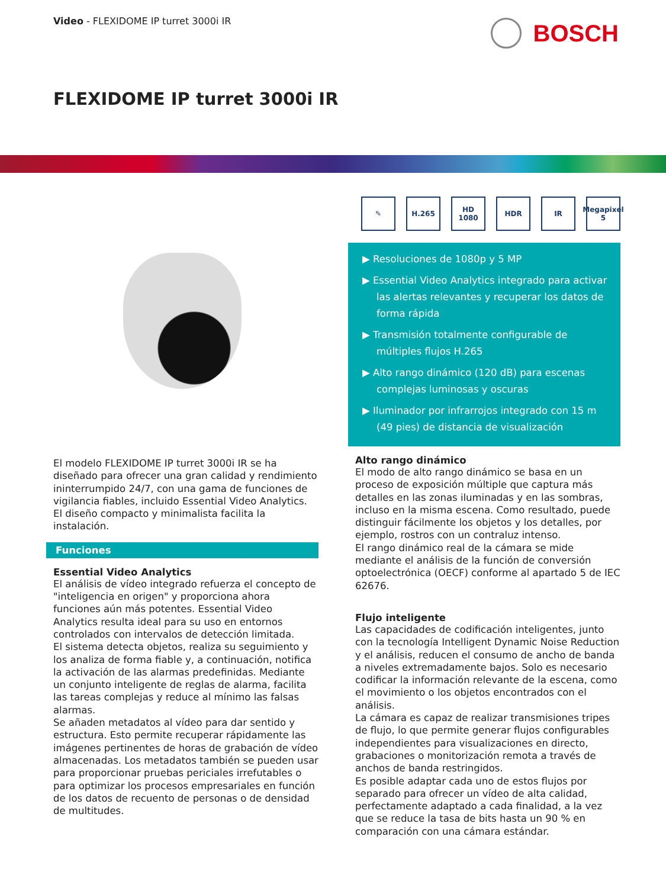Video - FLEXIDOME IP turret 3000i IR
BOSCH
FLEXIDOME IP turret 3000i IR
El modelo FLEXIDOME IP turret 3000i IR se ha diseñado para ofrecer una gran calidad y rendimiento ininterrumpido 24/7, con una gama de funciones de vigilancia fiables, incluido Essential Video Analytics. El diseño compacto y minimalista facilita la instalación.
Funciones
Essential Video Analytics
El análisis de vídeo integrado refuerza el concepto de "inteligencia en origen" y proporciona ahora funciones aún más potentes. Essential Video Analytics resulta ideal para su uso en entornos controlados con intervalos de detección limitada.
El sistema detecta objetos, realiza su seguimiento y los analiza de forma fiable y, a continuación, notifica la activación de las alarmas predefinidas. Mediante un conjunto inteligente de reglas de alarma, facilita las tareas complejas y reduce al mínimo las falsas alarmas.
Se añaden metadatos al vídeo para dar sentido y estructura. Esto permite recuperar rápidamente las imágenes pertinentes de horas de grabación de vídeo almacenadas. Los metadatos también se pueden usar para proporcionar pruebas periciales irrefutables o para optimizar los procesos empresariales en función de los datos de recuento de personas o de densidad de multitudes.
✎ H.265 HD 1080 HDR IR Megapixel 5
▶ Resoluciones de 1080p y 5 MP
▶ Essential Video Analytics integrado para activar las alertas relevantes y recuperar los datos de forma rápida
▶ Transmisión totalmente configurable de múltiples flujos H.265
▶ Alto rango dinámico (120 dB) para escenas complejas luminosas y oscuras
▶ Iluminador por infrarrojos integrado con 15 m (49 pies) de distancia de visualización
Alto rango dinámico
El modo de alto rango dinámico se basa en un proceso de exposición múltiple que captura más detalles en las zonas iluminadas y en las sombras, incluso en la misma escena. Como resultado, puede distinguir fácilmente los objetos y los detalles, por ejemplo, rostros con un contraluz intenso.
El rango dinámico real de la cámara se mide mediante el análisis de la función de conversión optoelectrónica (OECF) conforme al apartado 5 de IEC 62676.
Flujo inteligente
Las capacidades de codificación inteligentes, junto con la tecnología Intelligent Dynamic Noise Reduction y el análisis, reducen el consumo de ancho de banda a niveles extremadamente bajos. Solo es necesario codificar la información relevante de la escena, como el movimiento o los objetos encontrados con el análisis.
La cámara es capaz de realizar transmisiones tripes de flujo, lo que permite generar flujos configurables independientes para visualizaciones en directo, grabaciones o monitorización remota a través de anchos de banda restringidos.
Es posible adaptar cada uno de estos flujos por separado para ofrecer un vídeo de alta calidad, perfectamente adaptado a cada finalidad, a la vez que se reduce la tasa de bits hasta un 90 % en comparación con una cámara estándar.